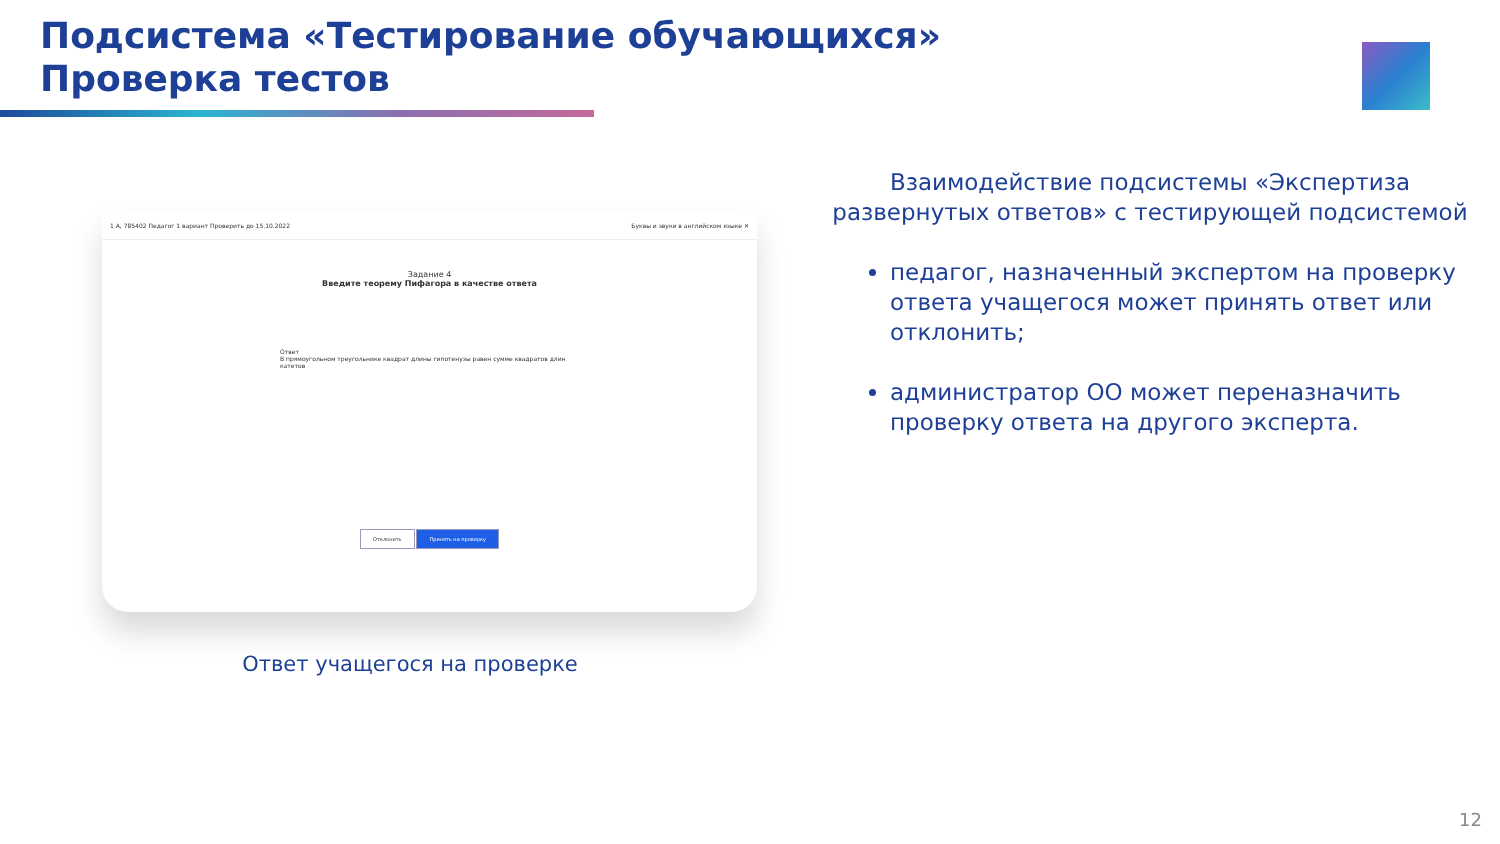Подсистема «Тестирование обучающихся»
Проверка тестов
1 А, 785402 Педагог 1 вариант Проверить до 15.10.2022 Буквы и звуки в английском языке ✕
Задание 4
Введите теорему Пифагора в качестве ответа
Ответ
В прямоугольном треугольнике квадрат длины гипотенузы равен сумме квадратов длин катетов
Отклонить Принять на проверку
Ответ учащегося на проверке
Взаимодействие подсистемы «Экспертиза развернутых ответов» с тестирующей подсистемой
педагог, назначенный экспертом на проверку ответа учащегося может принять ответ или отклонить;
администратор ОО может переназначить проверку ответа на другого эксперта.
12